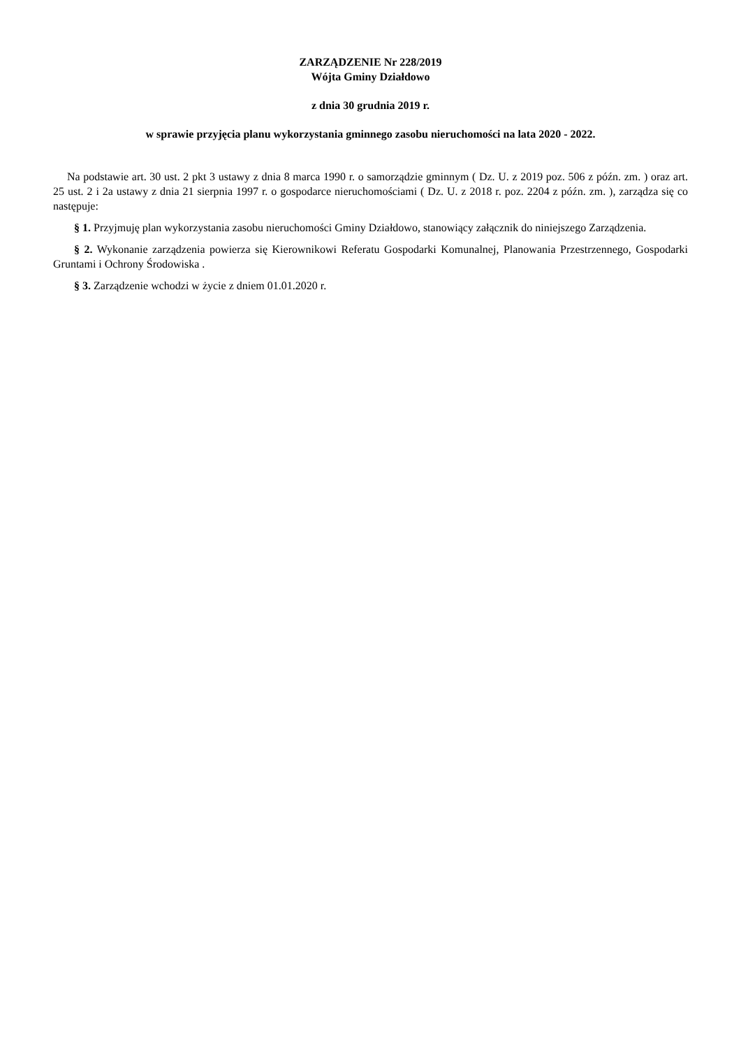ZARZĄDZENIE Nr 228/2019
Wójta Gminy Działdowo
z dnia 30 grudnia 2019 r.
w sprawie przyjęcia planu wykorzystania gminnego zasobu nieruchomości na lata 2020 - 2022.
Na podstawie art. 30 ust. 2 pkt 3 ustawy z dnia 8 marca 1990 r. o samorządzie gminnym ( Dz. U. z 2019 poz. 506 z późn. zm. ) oraz art. 25 ust. 2 i 2a ustawy z dnia 21 sierpnia 1997 r. o gospodarce nieruchomościami ( Dz. U. z 2018 r. poz. 2204 z późn. zm. ), zarządza się co następuje:
§ 1. Przyjmuję plan wykorzystania zasobu nieruchomości Gminy Działdowo, stanowiący załącznik do niniejszego Zarządzenia.
§ 2. Wykonanie zarządzenia powierza się Kierownikowi Referatu Gospodarki Komunalnej, Planowania Przestrzennego, Gospodarki Gruntami i Ochrony Środowiska .
§ 3. Zarządzenie wchodzi w życie z dniem 01.01.2020 r.